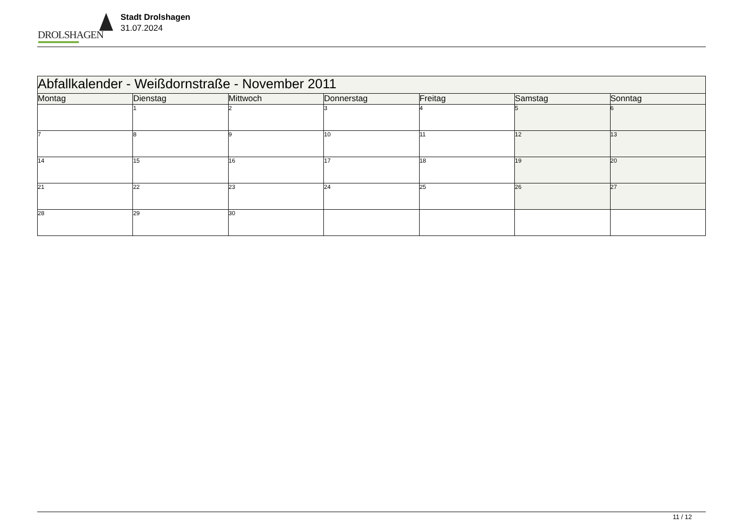DROLSHAGEN
Stadt Drolshagen
31.07.2024
| Abfallkalender - Weißdornstraße - November 2011 | | | | | | |
| Montag | Dienstag | Mittwoch | Donnerstag | Freitag | Samstag | Sonntag |
| | 1 | 2 | 3 | 4 | 5 | 6 |
| 7 | 8 | 9 | 10 | 11 | 12 | 13 |
| 14 | 15 | 16 | 17 | 18 | 19 | 20 |
| 21 | 22 | 23 | 24 | 25 | 26 | 27 |
| 28 | 29 | 30 | | | | |
11 / 12